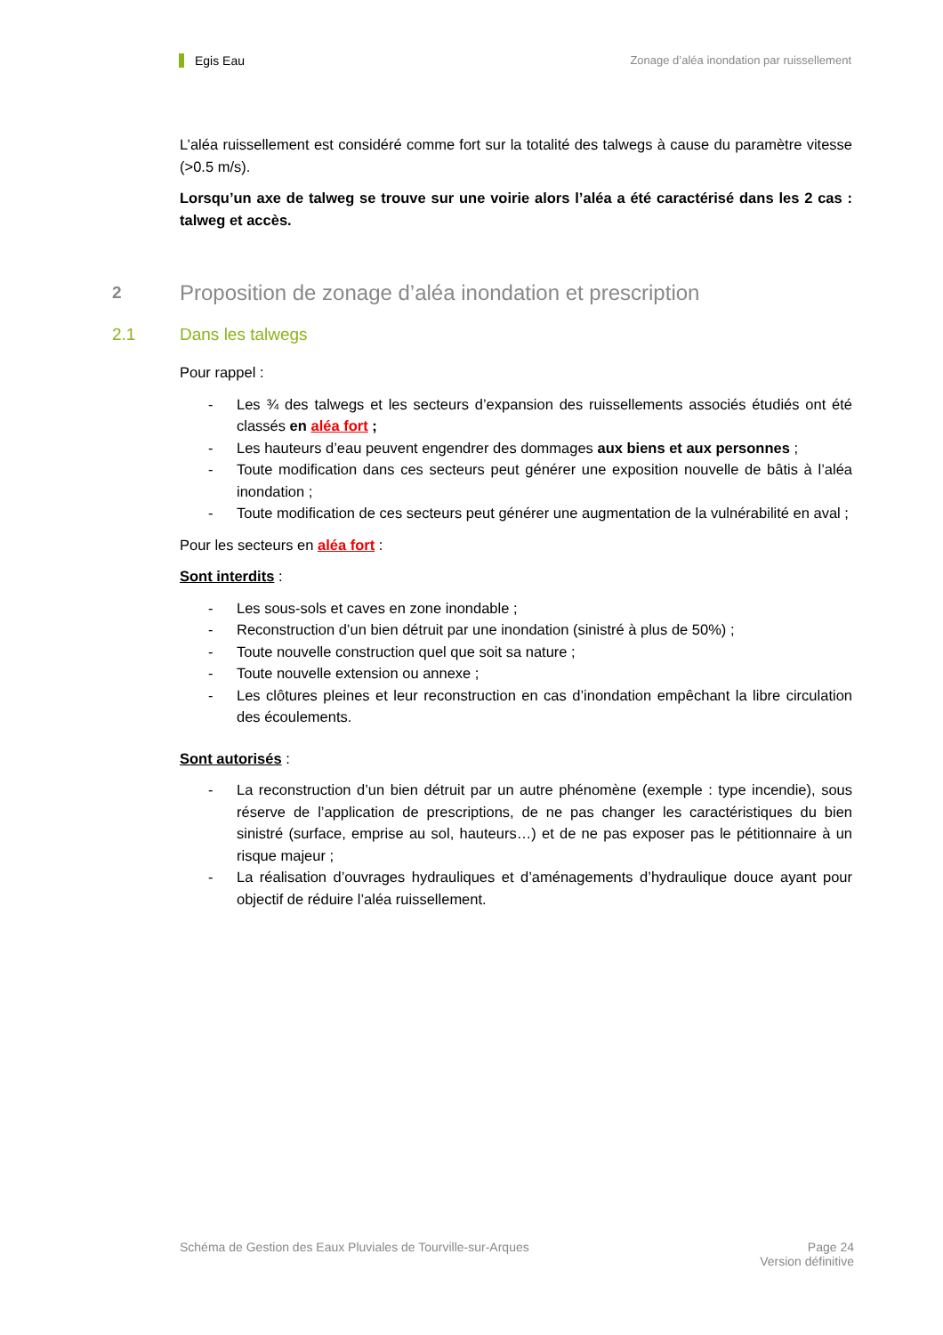Egis Eau Zonage d’aléa inondation par ruissellement
L’aléa ruissellement est considéré comme fort sur la totalité des talwegs à cause du paramètre vitesse (>0.5 m/s).
Lorsqu’un axe de talweg se trouve sur une voirie alors l’aléa a été caractérisé dans les 2 cas : talweg et accès.
2 Proposition de zonage d’aléa inondation et prescription
2.1 Dans les talwegs
Pour rappel :
- Les ¾ des talwegs et les secteurs d’expansion des ruissellements associés étudiés ont été classés en aléa fort ;
- Les hauteurs d’eau peuvent engendrer des dommages aux biens et aux personnes ;
- Toute modification dans ces secteurs peut générer une exposition nouvelle de bâtis à l’aléa inondation ;
- Toute modification de ces secteurs peut générer une augmentation de la vulnérabilité en aval ;
Pour les secteurs en aléa fort :
Sont interdits :
- Les sous-sols et caves en zone inondable ;
- Reconstruction d’un bien détruit par une inondation (sinistré à plus de 50%) ;
- Toute nouvelle construction quel que soit sa nature ;
- Toute nouvelle extension ou annexe ;
- Les clôtures pleines et leur reconstruction en cas d’inondation empêchant la libre circulation des écoulements.
Sont autorisés :
- La reconstruction d’un bien détruit par un autre phénomène (exemple : type incendie), sous réserve de l’application de prescriptions, de ne pas changer les caractéristiques du bien sinistré (surface, emprise au sol, hauteurs…) et de ne pas exposer pas le pétitionnaire à un risque majeur ;
- La réalisation d’ouvrages hydrauliques et d’aménagements d’hydraulique douce ayant pour objectif de réduire l’aléa ruissellement.
Schéma de Gestion des Eaux Pluviales de Tourville-sur-Arques Page 24
Version définitive